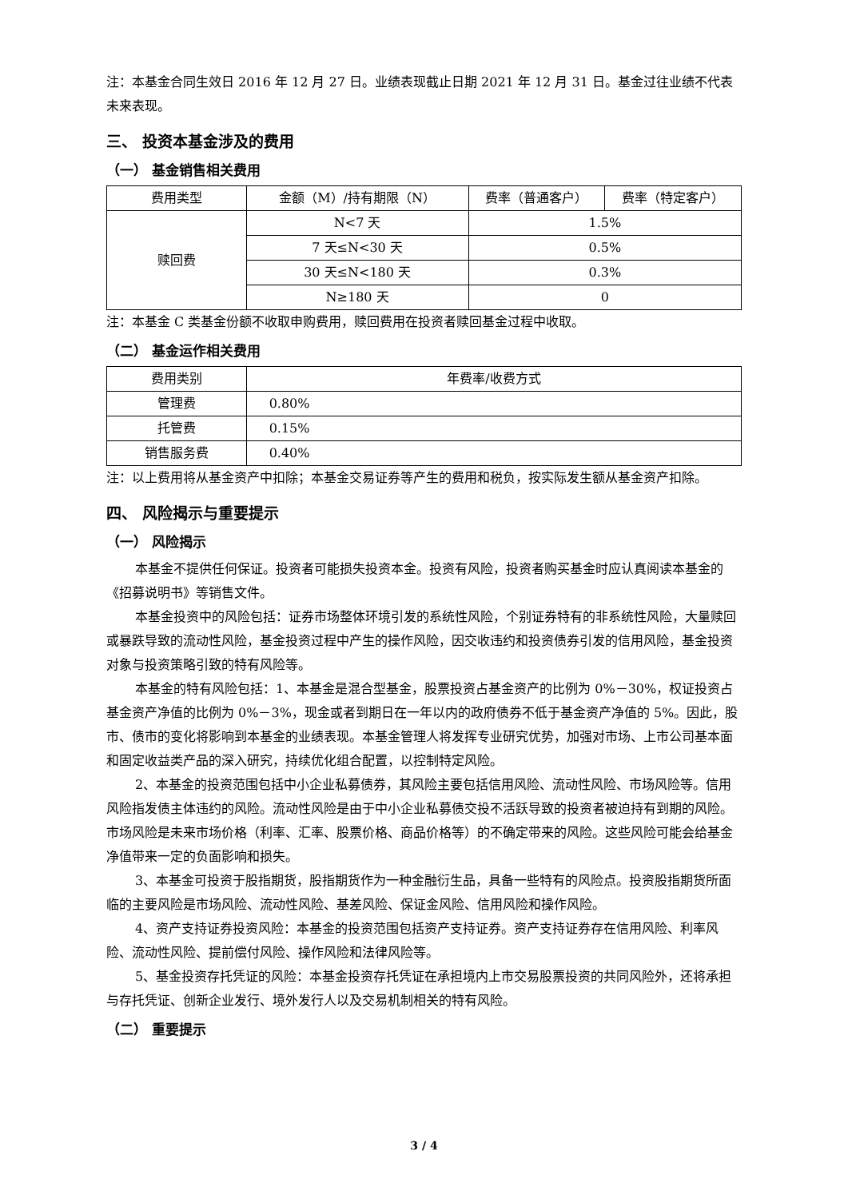注：本基金合同生效日 2016 年 12 月 27 日。业绩表现截止日期 2021 年 12 月 31 日。基金过往业绩不代表未来表现。
三、 投资本基金涉及的费用
（一） 基金销售相关费用
| 费用类型 | 金额（M）/持有期限（N） | 费率（普通客户） | 费率（特定客户） |
| --- | --- | --- | --- |
| 赎回费 | N<7 天 | 1.5% | |
| | 7 天≤N<30 天 | 0.5% | |
| | 30 天≤N<180 天 | 0.3% | |
| | N≥180 天 | 0 | |
注：本基金 C 类基金份额不收取申购费用，赎回费用在投资者赎回基金过程中收取。
（二） 基金运作相关费用
| 费用类别 | 年费率/收费方式 |
| --- | --- |
| 管理费 | 0.80% |
| 托管费 | 0.15% |
| 销售服务费 | 0.40% |
注：以上费用将从基金资产中扣除；本基金交易证券等产生的费用和税负，按实际发生额从基金资产扣除。
四、 风险揭示与重要提示
（一） 风险揭示
本基金不提供任何保证。投资者可能损失投资本金。投资有风险，投资者购买基金时应认真阅读本基金的《招募说明书》等销售文件。
本基金投资中的风险包括：证券市场整体环境引发的系统性风险，个别证券特有的非系统性风险，大量赎回或暴跌导致的流动性风险，基金投资过程中产生的操作风险，因交收违约和投资债券引发的信用风险，基金投资对象与投资策略引致的特有风险等。
本基金的特有风险包括：1、本基金是混合型基金，股票投资占基金资产的比例为 0%－30%，权证投资占基金资产净值的比例为 0%－3%，现金或者到期日在一年以内的政府债券不低于基金资产净值的 5%。因此，股市、债市的变化将影响到本基金的业绩表现。本基金管理人将发挥专业研究优势，加强对市场、上市公司基本面和固定收益类产品的深入研究，持续优化组合配置，以控制特定风险。
2、本基金的投资范围包括中小企业私募债券，其风险主要包括信用风险、流动性风险、市场风险等。信用风险指发债主体违约的风险。流动性风险是由于中小企业私募债交投不活跃导致的投资者被迫持有到期的风险。市场风险是未来市场价格（利率、汇率、股票价格、商品价格等）的不确定带来的风险。这些风险可能会给基金净值带来一定的负面影响和损失。
3、本基金可投资于股指期货，股指期货作为一种金融衍生品，具备一些特有的风险点。投资股指期货所面临的主要风险是市场风险、流动性风险、基差风险、保证金风险、信用风险和操作风险。
4、资产支持证券投资风险：本基金的投资范围包括资产支持证券。资产支持证券存在信用风险、利率风险、流动性风险、提前偿付风险、操作风险和法律风险等。
5、基金投资存托凭证的风险：本基金投资存托凭证在承担境内上市交易股票投资的共同风险外，还将承担与存托凭证、创新企业发行、境外发行人以及交易机制相关的特有风险。
（二） 重要提示
3 / 4